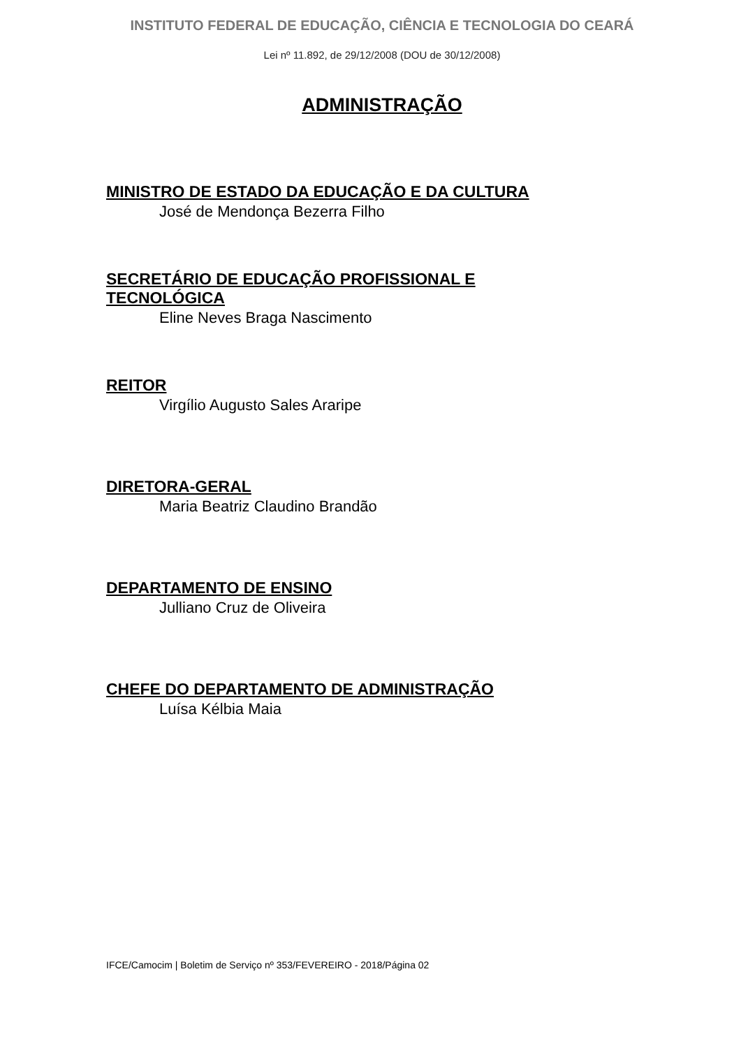INSTITUTO FEDERAL DE EDUCAÇÃO, CIÊNCIA E TECNOLOGIA DO CEARÁ
Lei nº 11.892, de 29/12/2008 (DOU de 30/12/2008)
ADMINISTRAÇÃO
MINISTRO DE ESTADO DA EDUCAÇÃO E DA CULTURA
José de Mendonça Bezerra Filho
SECRETÁRIO DE EDUCAÇÃO PROFISSIONAL E
TECNOLÓGICA
Eline Neves Braga Nascimento
REITOR
Virgílio Augusto Sales Araripe
DIRETORA-GERAL
Maria Beatriz Claudino Brandão
DEPARTAMENTO DE ENSINO
Julliano Cruz de Oliveira
CHEFE DO DEPARTAMENTO DE ADMINISTRAÇÃO
Luísa Kélbia Maia
IFCE/Camocim | Boletim de Serviço nº 353/FEVEREIRO - 2018/Página 02